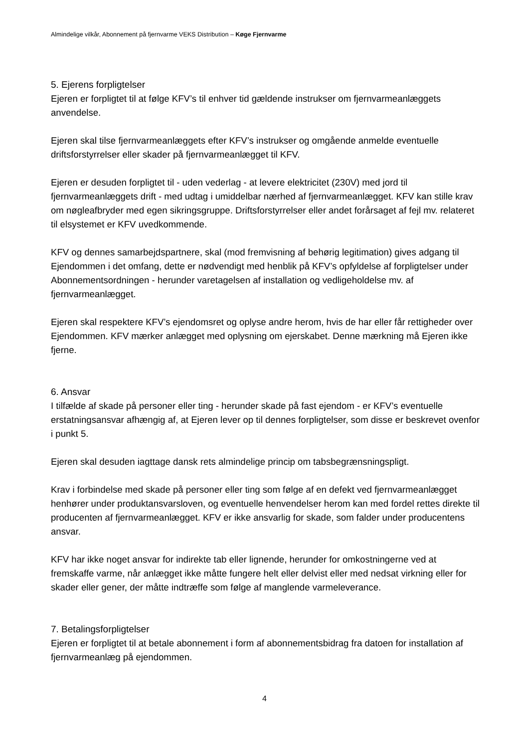Almindelige vilkår, Abonnement på fjernvarme VEKS Distribution – Køge Fjernvarme
5. Ejerens forpligtelser
Ejeren er forpligtet til at følge KFV’s til enhver tid gældende instrukser om fjernvarmeanlæggets anvendelse.
Ejeren skal tilse fjernvarmeanlæggets efter KFV’s instrukser og omgående anmelde eventuelle driftsforstyrrelser eller skader på fjernvarmeanlægget til KFV.
Ejeren er desuden forpligtet til - uden vederlag - at levere elektricitet (230V) med jord til fjernvarmeanlæggets drift - med udtag i umiddelbar nærhed af fjernvarmeanlægget. KFV kan stille krav om nøgleafbryder med egen sikringsgruppe. Driftsforstyrrelser eller andet forårsaget af fejl mv. relateret til elsystemet er KFV uvedkommende.
KFV og dennes samarbejdspartnere, skal (mod fremvisning af behørig legitimation) gives adgang til Ejendommen i det omfang, dette er nødvendigt med henblik på KFV’s opfyldelse af forpligtelser under Abonnementsordningen - herunder varetagelsen af installation og vedligeholdelse mv. af fjernvarmeanlægget.
Ejeren skal respektere KFV’s ejendomsret og oplyse andre herom, hvis de har eller får rettigheder over Ejendommen. KFV mærker anlægget med oplysning om ejerskabet. Denne mærkning må Ejeren ikke fjerne.
6. Ansvar
I tilfælde af skade på personer eller ting - herunder skade på fast ejendom - er KFV’s eventuelle erstatningsansvar afhængig af, at Ejeren lever op til dennes forpligtelser, som disse er beskrevet ovenfor i punkt 5.
Ejeren skal desuden iagttage dansk rets almindelige princip om tabsbegrænsningspligt.
Krav i forbindelse med skade på personer eller ting som følge af en defekt ved fjernvarmeanlægget henhører under produktansvarsloven, og eventuelle henvendelser herom kan med fordel rettes direkte til producenten af fjernvarmeanlægget. KFV er ikke ansvarlig for skade, som falder under producentens ansvar.
KFV har ikke noget ansvar for indirekte tab eller lignende, herunder for omkostningerne ved at fremskaffe varme, når anlægget ikke måtte fungere helt eller delvist eller med nedsat virkning eller for skader eller gener, der måtte indtræffe som følge af manglende varmeleverance.
7. Betalingsforpligtelser
Ejeren er forpligtet til at betale abonnement i form af abonnementsbidrag fra datoen for installation af fjernvarmeanlæg på ejendommen.
4